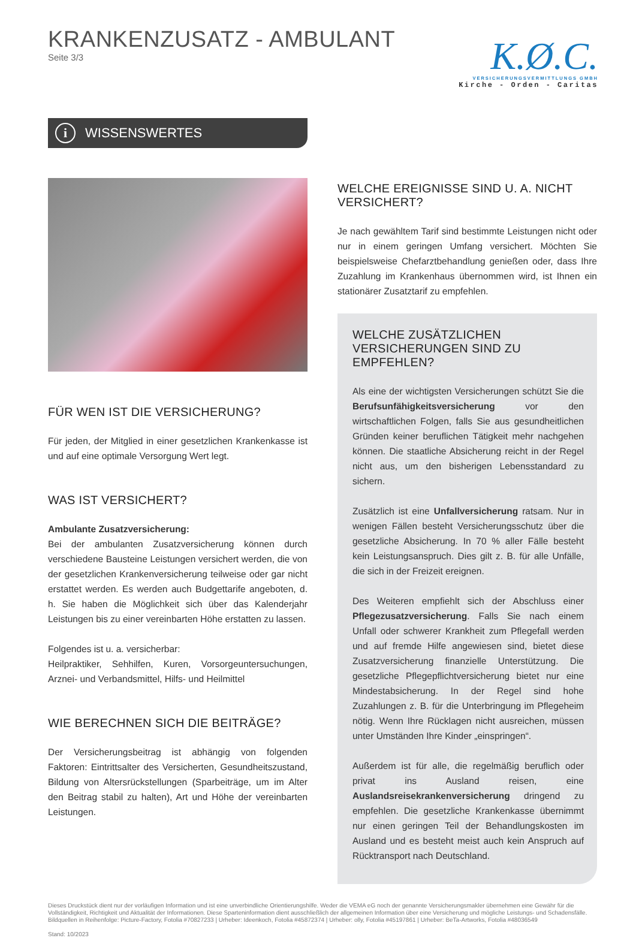KRANKENZUSATZ - AMBULANT
Seite 3/3
K.Ø.C.
VERSICHERUNGSVERMITTLUNGS GMBH
Kirche - Orden - Caritas
i WISSENSWERTES
FÜR WEN IST DIE VERSICHERUNG?
Für jeden, der Mitglied in einer gesetzlichen Krankenkasse ist und auf eine optimale Versorgung Wert legt.
WAS IST VERSICHERT?
Ambulante Zusatzversicherung:
Bei der ambulanten Zusatzversicherung können durch verschiedene Bausteine Leistungen versichert werden, die von der gesetzlichen Krankenversicherung teilweise oder gar nicht erstattet werden. Es werden auch Budgettarife angeboten, d. h. Sie haben die Möglichkeit sich über das Kalenderjahr Leistungen bis zu einer vereinbarten Höhe erstatten zu lassen.
Folgendes ist u. a. versicherbar:
Heilpraktiker, Sehhilfen, Kuren, Vorsorgeuntersuchungen, Arznei- und Verbandsmittel, Hilfs- und Heilmittel
WIE BERECHNEN SICH DIE BEITRÄGE?
Der Versicherungsbeitrag ist abhängig von folgenden Faktoren: Eintrittsalter des Versicherten, Gesundheitszustand, Bildung von Altersrückstellungen (Sparbeiträge, um im Alter den Beitrag stabil zu halten), Art und Höhe der vereinbarten Leistungen.
WELCHE EREIGNISSE SIND U. A. NICHT VERSICHERT?
Je nach gewähltem Tarif sind bestimmte Leistungen nicht oder nur in einem geringen Umfang versichert. Möchten Sie beispielsweise Chefarztbehandlung genießen oder, dass Ihre Zuzahlung im Krankenhaus übernommen wird, ist Ihnen ein stationärer Zusatztarif zu empfehlen.
WELCHE ZUSÄTZLICHEN VERSICHERUNGEN SIND ZU EMPFEHLEN?
Als eine der wichtigsten Versicherungen schützt Sie die Berufsunfähigkeitsversicherung vor den wirtschaftlichen Folgen, falls Sie aus gesundheitlichen Gründen keiner beruflichen Tätigkeit mehr nachgehen können. Die staatliche Absicherung reicht in der Regel nicht aus, um den bisherigen Lebensstandard zu sichern.
Zusätzlich ist eine Unfallversicherung ratsam. Nur in wenigen Fällen besteht Versicherungsschutz über die gesetzliche Absicherung. In 70 % aller Fälle besteht kein Leistungsanspruch. Dies gilt z. B. für alle Unfälle, die sich in der Freizeit ereignen.
Des Weiteren empfiehlt sich der Abschluss einer Pflegezusatzversicherung. Falls Sie nach einem Unfall oder schwerer Krankheit zum Pflegefall werden und auf fremde Hilfe angewiesen sind, bietet diese Zusatzversicherung finanzielle Unterstützung. Die gesetzliche Pflegepflichtversicherung bietet nur eine Mindestabsicherung. In der Regel sind hohe Zuzahlungen z. B. für die Unterbringung im Pflegeheim nötig. Wenn Ihre Rücklagen nicht ausreichen, müssen unter Umständen Ihre Kinder „einspringen“.
Außerdem ist für alle, die regelmäßig beruflich oder privat ins Ausland reisen, eine Auslandsreisekrankenversicherung dringend zu empfehlen. Die gesetzliche Krankenkasse übernimmt nur einen geringen Teil der Behandlungskosten im Ausland und es besteht meist auch kein Anspruch auf Rücktransport nach Deutschland.
Dieses Druckstück dient nur der vorläufigen Information und ist eine unverbindliche Orientierungshilfe. Weder die VEMA eG noch der genannte Versicherungsmakler übernehmen eine Gewähr für die Vollständigkeit, Richtigkeit und Aktualität der Informationen. Diese Sparteninformation dient ausschließlich der allgemeinen Information über eine Versicherung und mögliche Leistungs- und Schadensfälle.
Bildquellen in Reihenfolge: Picture-Factory, Fotolia #70827233 | Urheber: Ideenkoch, Fotolia #45872374 | Urheber: olly, Fotolia #45197861 | Urheber: BeTa-Artworks, Fotolia #48036549
Stand: 10/2023